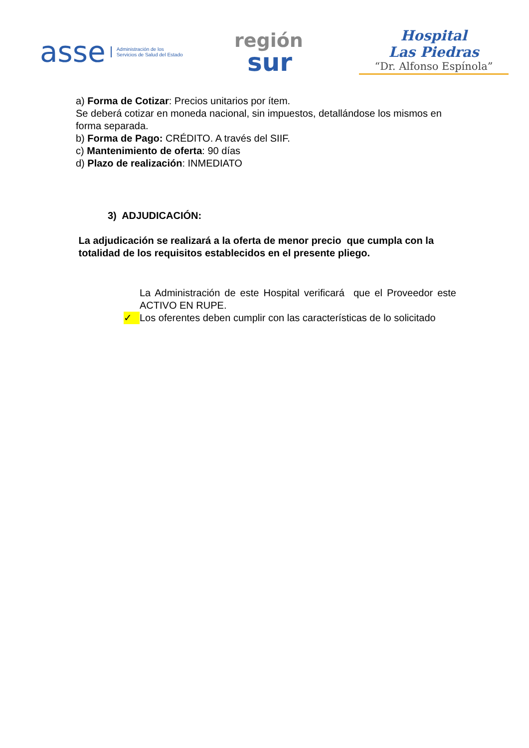asse Administración de los
Servicios de Salud del Estado
región
sur
Hospital
Las Piedras
“Dr. Alfonso Espínola”
a) Forma de Cotizar: Precios unitarios por ítem.
Se deberá cotizar en moneda nacional, sin impuestos, detallándose los mismos en forma separada.
b) Forma de Pago: CRÉDITO. A través del SIIF.
c) Mantenimiento de oferta: 90 días
d) Plazo de realización: INMEDIATO
3) ADJUDICACIÓN:
La adjudicación se realizará a la oferta de menor precio que cumpla con la totalidad de los requisitos establecidos en el presente pliego.
La Administración de este Hospital verificará que el Proveedor este ACTIVO EN RUPE.
✓ Los oferentes deben cumplir con las características de lo solicitado